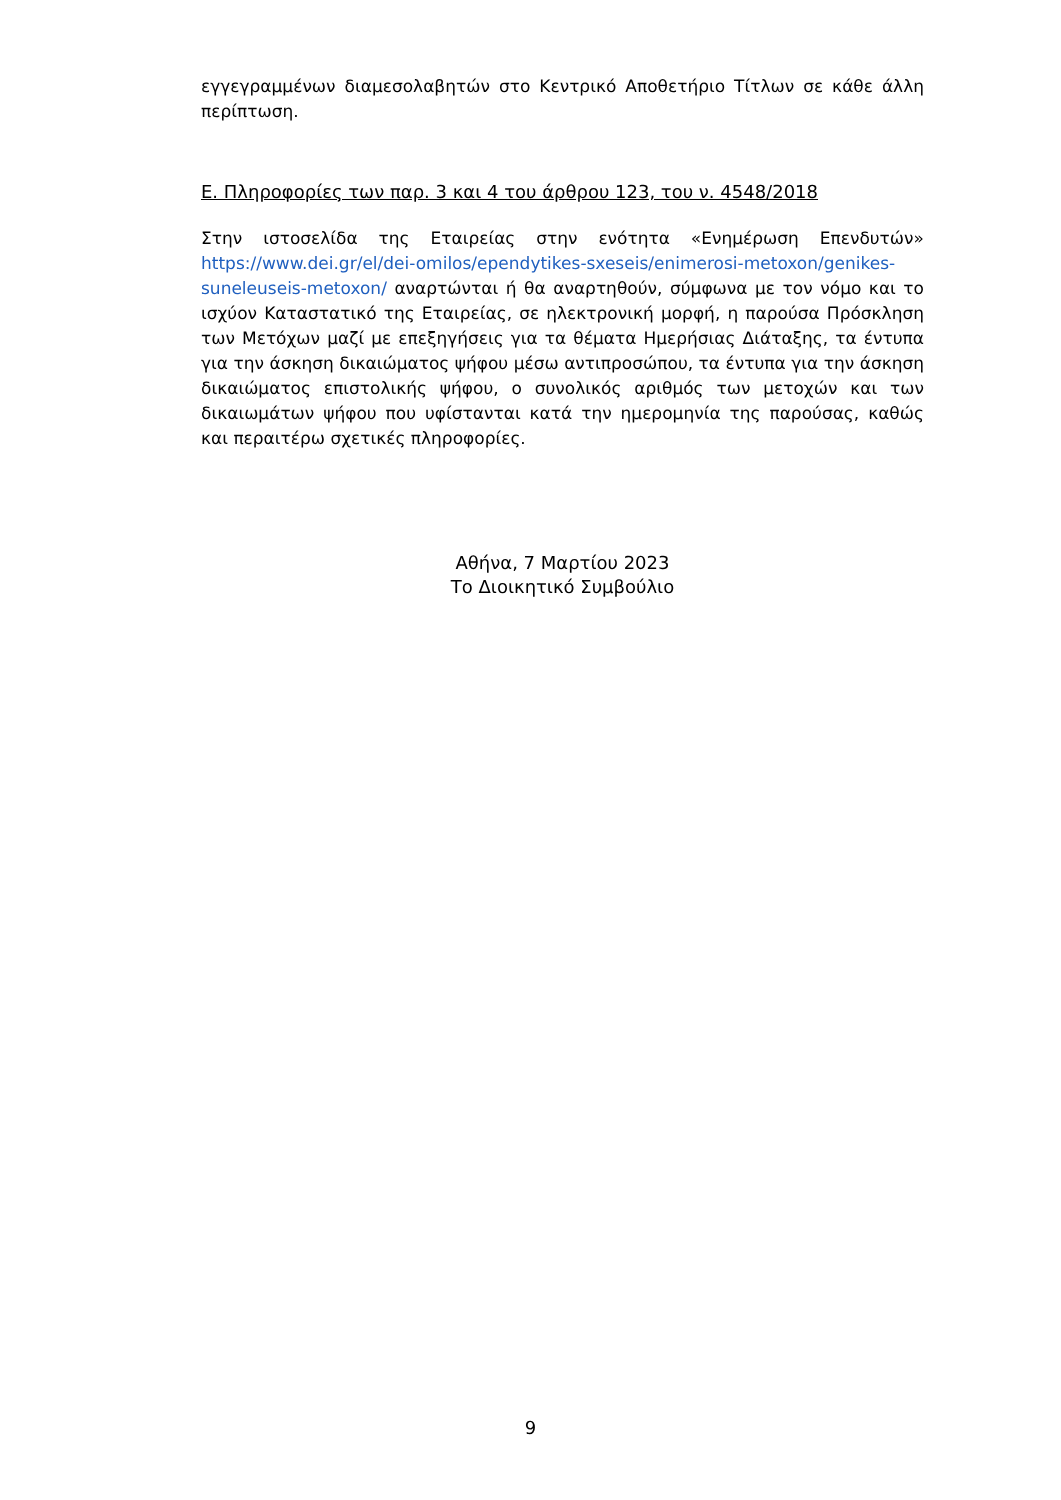εγγεγραμμένων διαμεσολαβητών στο Κεντρικό Αποθετήριο Τίτλων σε κάθε άλλη περίπτωση.
Ε. Πληροφορίες των παρ. 3 και 4 του άρθρου 123, του ν. 4548/2018
Στην ιστοσελίδα της Εταιρείας στην ενότητα «Ενημέρωση Επενδυτών» https://www.dei.gr/el/dei-omilos/ependytikes-sxeseis/enimerosi-metoxon/genikes-suneleuseis-metoxon/ αναρτώνται ή θα αναρτηθούν, σύμφωνα με τον νόμο και το ισχύον Καταστατικό της Εταιρείας, σε ηλεκτρονική μορφή, η παρούσα Πρόσκληση των Μετόχων μαζί με επεξηγήσεις για τα θέματα Ημερήσιας Διάταξης, τα έντυπα για την άσκηση δικαιώματος ψήφου μέσω αντιπροσώπου, τα έντυπα για την άσκηση δικαιώματος επιστολικής ψήφου, ο συνολικός αριθμός των μετοχών και των δικαιωμάτων ψήφου που υφίστανται κατά την ημερομηνία της παρούσας, καθώς και περαιτέρω σχετικές πληροφορίες.
Αθήνα, 7 Μαρτίου 2023
Το Διοικητικό Συμβούλιο
9